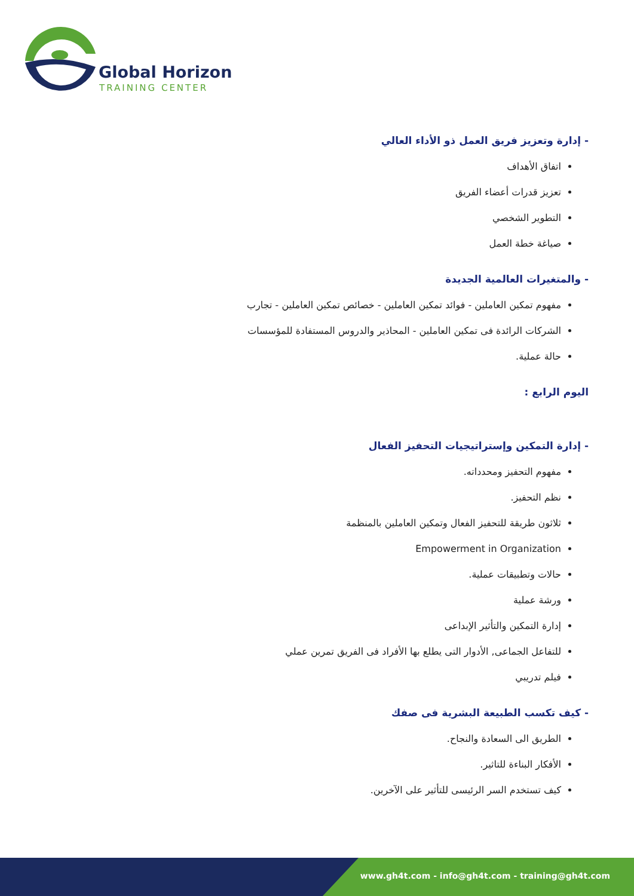Global Horizon
TRAINING CENTER
- إدارة وتعزيز فريق العمل ذو الأداء العالي
اتفاق الأهداف
تعزيز قدرات أعضاء الفريق
التطوير الشخصي
صياغة خطة العمل
- والمتغيرات العالمية الجديدة
مفهوم تمكين العاملين - فوائد تمكين العاملين - خصائص تمكين العاملين - تجارب
الشركات الرائدة فى تمكين العاملين - المحاذير والدروس المستفادة للمؤسسات
حالة عملية.
اليوم الرابع :
- إدارة التمكين وإستراتيجيات التحفيز الفعال
مفهوم التحفيز ومحدداته.
نظم التحفيز.
ثلاثون طريقة للتحفيز الفعال وتمكين العاملين بالمنظمة
Empowerment in Organization
حالات وتطبيقات عملية.
ورشة عملية
إدارة التمكين والتأثير الإبداعى
للتفاعل الجماعى, الأدوار التى يطلع بها الأفراد فى الفريق تمرين عملي
فيلم تدريبي
- كيف تكسب الطبيعة البشرية فى صفك
الطريق الى السعادة والنجاح.
الأفكار البناءة للتاثير.
كيف تستخدم السر الرئيسى للتأثير على الآخرين.
www.gh4t.com - info@gh4t.com - training@gh4t.com